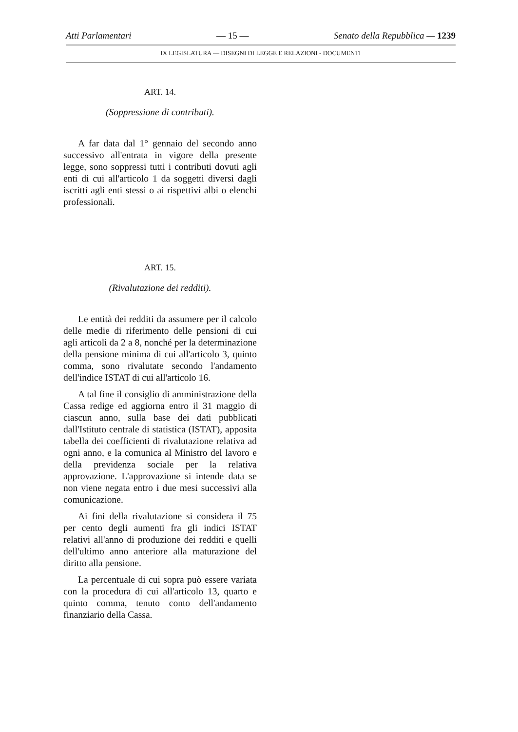Atti Parlamentari — 15 — Senato della Repubblica — 1239
IX LEGISLATURA — DISEGNI DI LEGGE E RELAZIONI - DOCUMENTI
ART. 14.
(Soppressione di contributi).
A far data dal 1° gennaio del secondo anno successivo all'entrata in vigore della presente legge, sono soppressi tutti i contributi dovuti agli enti di cui all'articolo 1 da soggetti diversi dagli iscritti agli enti stessi o ai rispettivi albi o elenchi professionali.
ART. 15.
(Rivalutazione dei redditi).
Le entità dei redditi da assumere per il calcolo delle medie di riferimento delle pensioni di cui agli articoli da 2 a 8, nonché per la determinazione della pensione minima di cui all'articolo 3, quinto comma, sono rivalutate secondo l'andamento dell'indice ISTAT di cui all'articolo 16.
A tal fine il consiglio di amministrazione della Cassa redige ed aggiorna entro il 31 maggio di ciascun anno, sulla base dei dati pubblicati dall'Istituto centrale di statistica (ISTAT), apposita tabella dei coefficienti di rivalutazione relativa ad ogni anno, e la comunica al Ministro del lavoro e della previdenza sociale per la relativa approvazione. L'approvazione si intende data se non viene negata entro i due mesi successivi alla comunicazione.
Ai fini della rivalutazione si considera il 75 per cento degli aumenti fra gli indici ISTAT relativi all'anno di produzione dei redditi e quelli dell'ultimo anno anteriore alla maturazione del diritto alla pensione.
La percentuale di cui sopra può essere variata con la procedura di cui all'articolo 13, quarto e quinto comma, tenuto conto dell'andamento finanziario della Cassa.